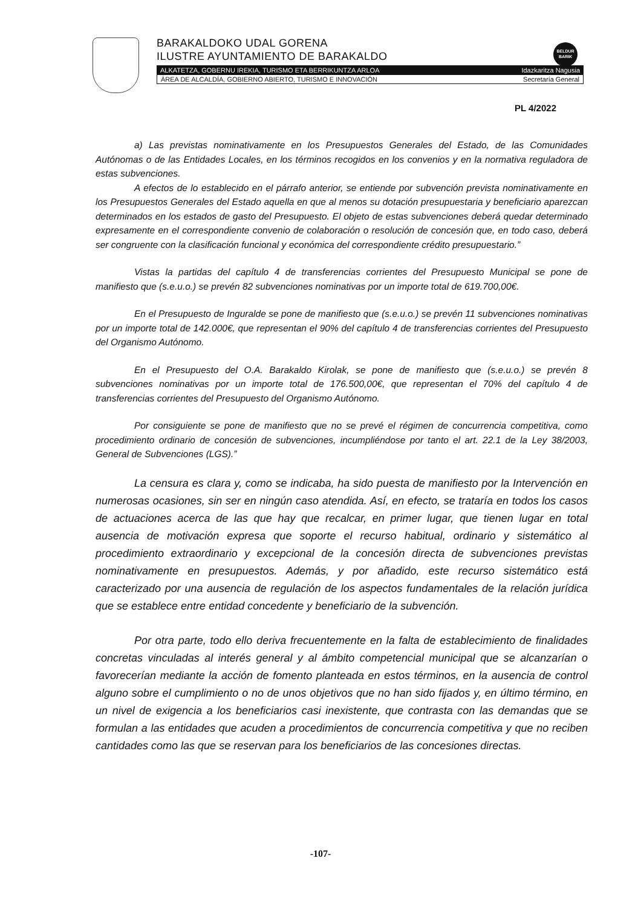BELDUR
BARIK
BARAKALDOKO UDAL GORENA
ILUSTRE AYUNTAMIENTO DE BARAKALDO
ALKATETZA, GOBERNU IREKIA, TURISMO ETA BERRIKUNTZA ARLOA Idazkaritza Nagusia
ÁREA DE ALCALDÍA, GOBIERNO ABIERTO, TURISMO E INNOVACIÓN Secretaría General
PL 4/2022
a) Las previstas nominativamente en los Presupuestos Generales del Estado, de las Comunidades Autónomas o de las Entidades Locales, en los términos recogidos en los convenios y en la normativa reguladora de estas subvenciones.
A efectos de lo establecido en el párrafo anterior, se entiende por subvención prevista nominativamente en los Presupuestos Generales del Estado aquella en que al menos su dotación presupuestaria y beneficiario aparezcan determinados en los estados de gasto del Presupuesto. El objeto de estas subvenciones deberá quedar determinado expresamente en el correspondiente convenio de colaboración o resolución de concesión que, en todo caso, deberá ser congruente con la clasificación funcional y económica del correspondiente crédito presupuestario.”
Vistas la partidas del capítulo 4 de transferencias corrientes del Presupuesto Municipal se pone de manifiesto que (s.e.u.o.) se prevén 82 subvenciones nominativas por un importe total de 619.700,00€.
En el Presupuesto de Inguralde se pone de manifiesto que (s.e.u.o.) se prevén 11 subvenciones nominativas por un importe total de 142.000€, que representan el 90% del capítulo 4 de transferencias corrientes del Presupuesto del Organismo Autónomo.
En el Presupuesto del O.A. Barakaldo Kirolak, se pone de manifiesto que (s.e.u.o.) se prevén 8 subvenciones nominativas por un importe total de 176.500,00€, que representan el 70% del capítulo 4 de transferencias corrientes del Presupuesto del Organismo Autónomo.
Por consiguiente se pone de manifiesto que no se prevé el régimen de concurrencia competitiva, como procedimiento ordinario de concesión de subvenciones, incumpliéndose por tanto el art. 22.1 de la Ley 38/2003, General de Subvenciones (LGS).”
La censura es clara y, como se indicaba, ha sido puesta de manifiesto por la Intervención en numerosas ocasiones, sin ser en ningún caso atendida. Así, en efecto, se trataría en todos los casos de actuaciones acerca de las que hay que recalcar, en primer lugar, que tienen lugar en total ausencia de motivación expresa que soporte el recurso habitual, ordinario y sistemático al procedimiento extraordinario y excepcional de la concesión directa de subvenciones previstas nominativamente en presupuestos. Además, y por añadido, este recurso sistemático está caracterizado por una ausencia de regulación de los aspectos fundamentales de la relación jurídica que se establece entre entidad concedente y beneficiario de la subvención.
Por otra parte, todo ello deriva frecuentemente en la falta de establecimiento de finalidades concretas vinculadas al interés general y al ámbito competencial municipal que se alcanzarían o favorecerían mediante la acción de fomento planteada en estos términos, en la ausencia de control alguno sobre el cumplimiento o no de unos objetivos que no han sido fijados y, en último término, en un nivel de exigencia a los beneficiarios casi inexistente, que contrasta con las demandas que se formulan a las entidades que acuden a procedimientos de concurrencia competitiva y que no reciben cantidades como las que se reservan para los beneficiarios de las concesiones directas.
-107-